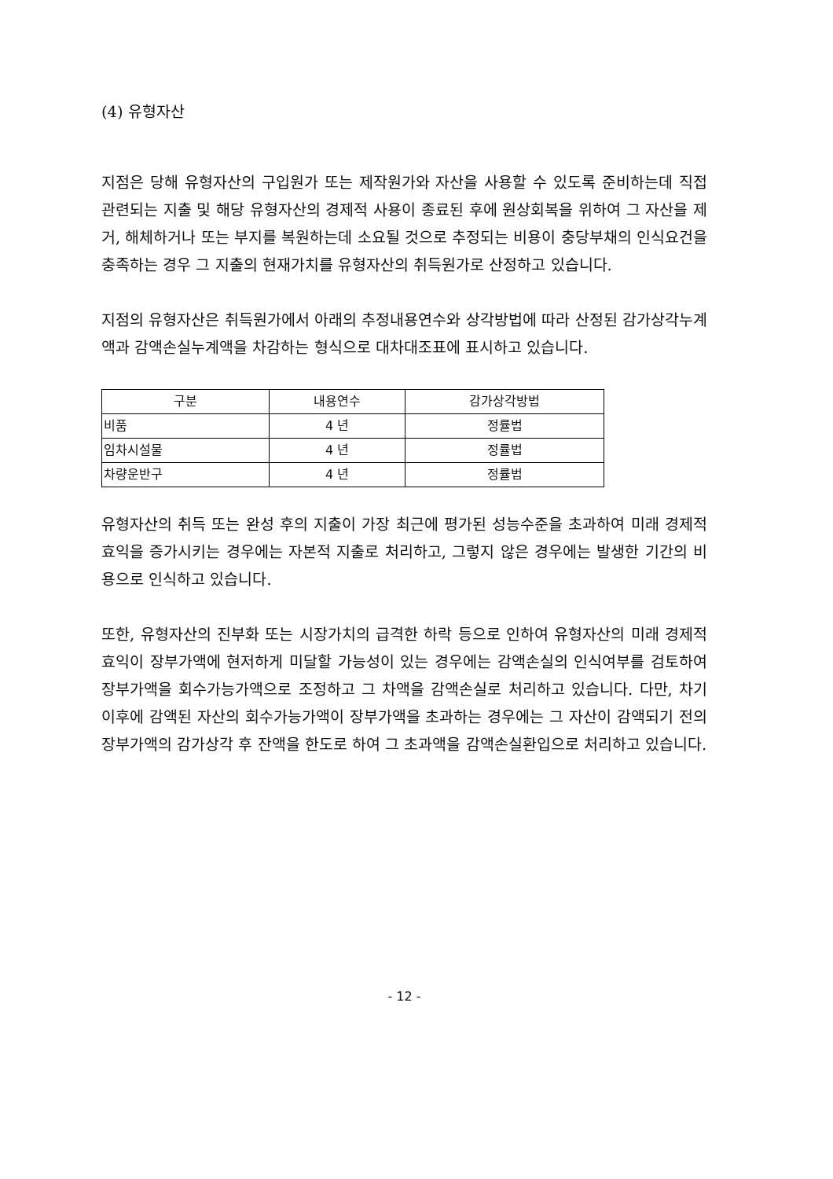(4) 유형자산
지점은 당해 유형자산의 구입원가 또는 제작원가와 자산을 사용할 수 있도록 준비하는데 직접 관련되는 지출 및 해당 유형자산의 경제적 사용이 종료된 후에 원상회복을 위하여 그 자산을 제거, 해체하거나 또는 부지를 복원하는데 소요될 것으로 추정되는 비용이 충당부채의 인식요건을 충족하는 경우 그 지출의 현재가치를 유형자산의 취득원가로 산정하고 있습니다.
지점의 유형자산은 취득원가에서 아래의 추정내용연수와 상각방법에 따라 산정된 감가상각누계액과 감액손실누계액을 차감하는 형식으로 대차대조표에 표시하고 있습니다.
| 구분 | 내용연수 | 감가상각방법 |
| --- | --- | --- |
| 비품 | 4 년 | 정률법 |
| 임차시설물 | 4 년 | 정률법 |
| 차량운반구 | 4 년 | 정률법 |
유형자산의 취득 또는 완성 후의 지출이 가장 최근에 평가된 성능수준을 초과하여 미래 경제적 효익을 증가시키는 경우에는 자본적 지출로 처리하고, 그렇지 않은 경우에는 발생한 기간의 비용으로 인식하고 있습니다.
또한, 유형자산의 진부화 또는 시장가치의 급격한 하락 등으로 인하여 유형자산의 미래 경제적 효익이 장부가액에 현저하게 미달할 가능성이 있는 경우에는 감액손실의 인식여부를 검토하여 장부가액을 회수가능가액으로 조정하고 그 차액을 감액손실로 처리하고 있습니다. 다만, 차기 이후에 감액된 자산의 회수가능가액이 장부가액을 초과하는 경우에는 그 자산이 감액되기 전의 장부가액의 감가상각 후 잔액을 한도로 하여 그 초과액을 감액손실환입으로 처리하고 있습니다.
- 12 -